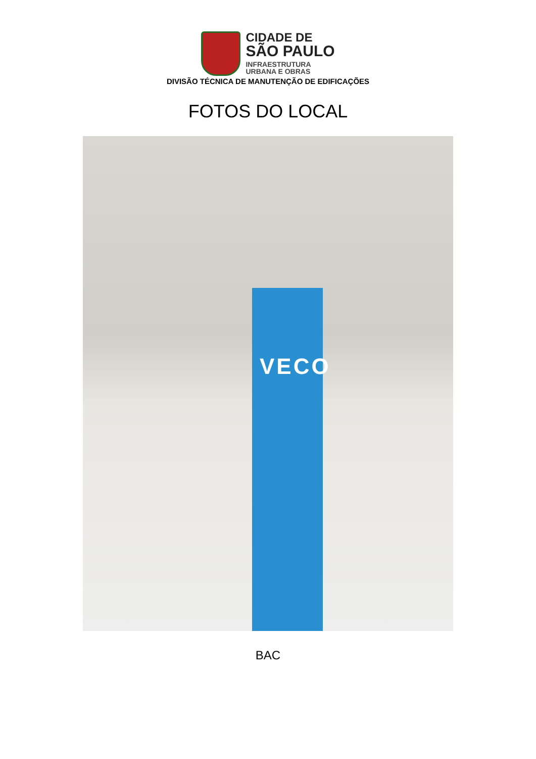CIDADE DE
SÃO PAULO
INFRAESTRUTURA
URBANA E OBRAS
DIVISÃO TÉCNICA DE MANUTENÇÃO DE EDIFICAÇÕES
FOTOS DO LOCAL
VECO
BAC